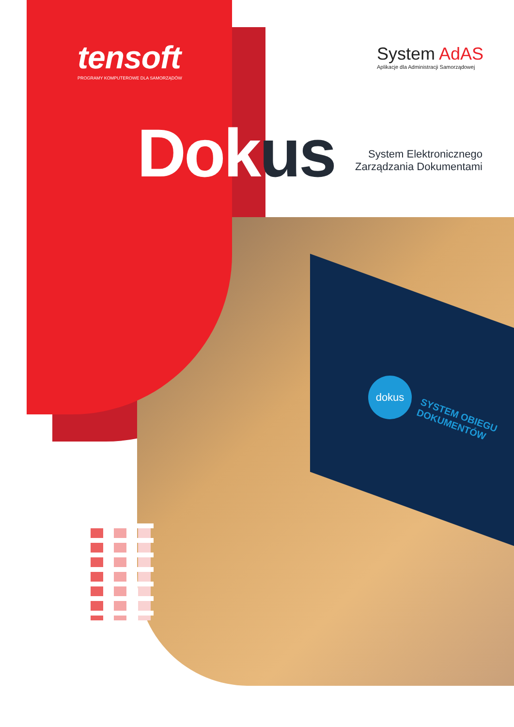tensoft
PROGRAMY KOMPUTEROWE DLA SAMORZĄDÓW
System AdAS
Aplikacje dla Administracji Samorządowej
Dokus
System Elektronicznego
Zarządzania Dokumentami
dokus
SYSTEM OBIEGU
DOKUMENTÓW